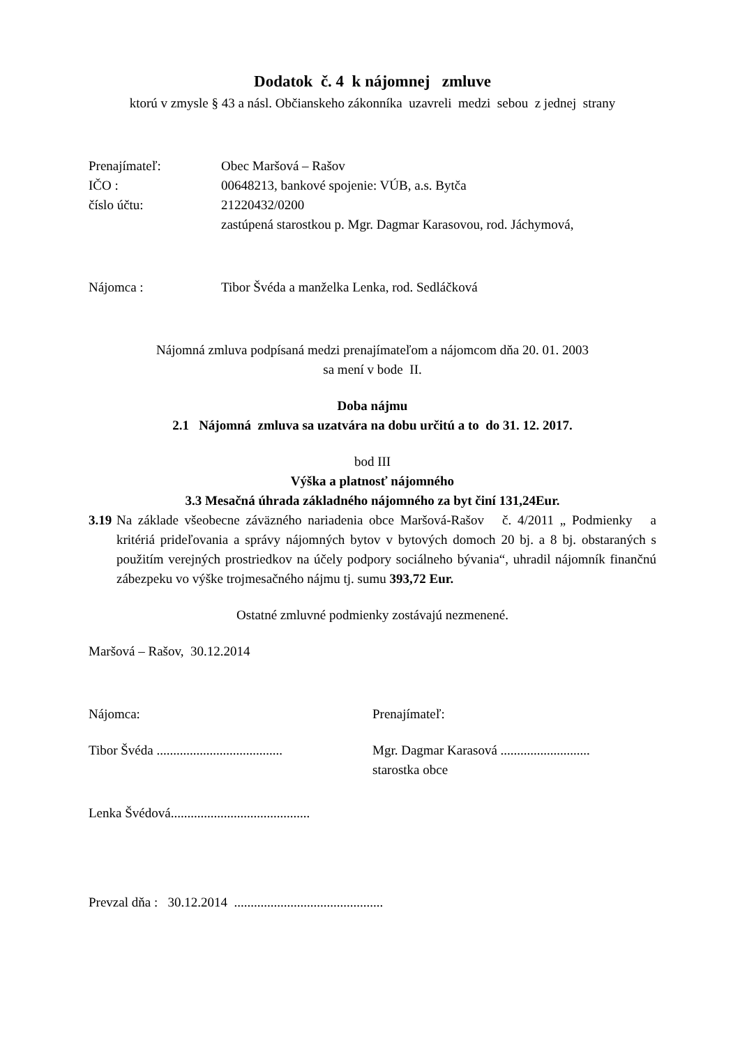Dodatok č. 4 k nájomnej zmluve
ktorú v zmysle § 43 a násl. Občianskeho zákonníka uzavreli medzi sebou z jednej strany
Prenajímateľ: Obec Maršová – Rašov
IČO : 00648213, bankové spojenie: VÚB, a.s. Bytča
číslo účtu: 21220432/0200
zastúpená starostkou p. Mgr. Dagmar Karasovou, rod. Jáchymová,
Nájomca : Tibor Švéda a manželka Lenka, rod. Sedláčková
Nájomná zmluva podpísaná medzi prenajímateľom a nájomcom dňa 20. 01. 2003
sa mení v bode II.
Doba nájmu
2.1 Nájomná zmluva sa uzatvára na dobu určitú a to do 31. 12. 2017.
bod III
Výška a platnosť nájomného
3.3 Mesačná úhrada základného nájomného za byt činí 131,24Eur.
3.19
Na základe všeobecne záväzného nariadenia obce Maršová-Rašov č. 4/2011 „ Podmienky a kritériá prideľovania a správy nájomných bytov v bytových domoch 20 bj. a 8 bj. obstaraných s použitím verejných prostriedkov na účely podpory sociálneho bývania“, uhradil nájomník finančnú zábezpeku vo výške trojmesačného nájmu tj. sumu 393,72 Eur.
Ostatné zmluvné podmienky zostávajú nezmenené.
Maršová – Rašov, 30.12.2014
Nájomca: Prenajímateľ:
Tibor Švéda ......................................
Mgr. Dagmar Karasová ...........................
starostka obce
Lenka Švédová..........................................
Prevzal dňa : 30.12.2014 .............................................